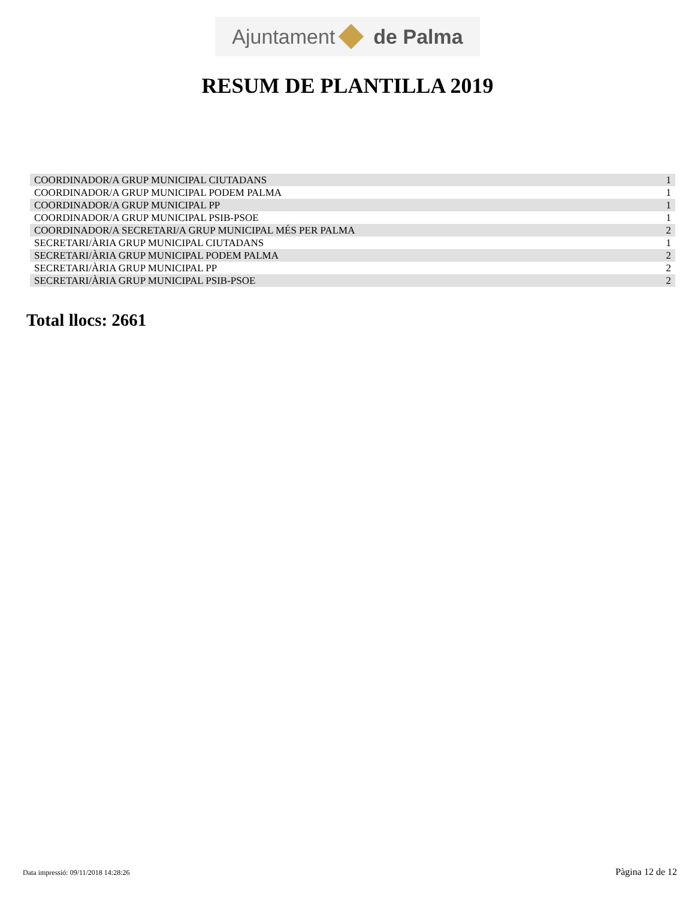Ajuntament
de Palma
RESUM DE PLANTILLA 2019
| COORDINADOR/A GRUP MUNICIPAL CIUTADANS | 1 |
| COORDINADOR/A GRUP MUNICIPAL PODEM PALMA | 1 |
| COORDINADOR/A GRUP MUNICIPAL PP | 1 |
| COORDINADOR/A GRUP MUNICIPAL PSIB-PSOE | 1 |
| COORDINADOR/A SECRETARI/A GRUP MUNICIPAL MÉS PER PALMA | 2 |
| SECRETARI/ÀRIA GRUP MUNICIPAL CIUTADANS | 1 |
| SECRETARI/ÀRIA GRUP MUNICIPAL PODEM PALMA | 2 |
| SECRETARI/ÀRIA GRUP MUNICIPAL PP | 2 |
| SECRETARI/ÀRIA GRUP MUNICIPAL PSIB-PSOE | 2 |
Total llocs: 2661
Data impressió: 09/11/2018 14:28:26 Pàgina 12 de 12